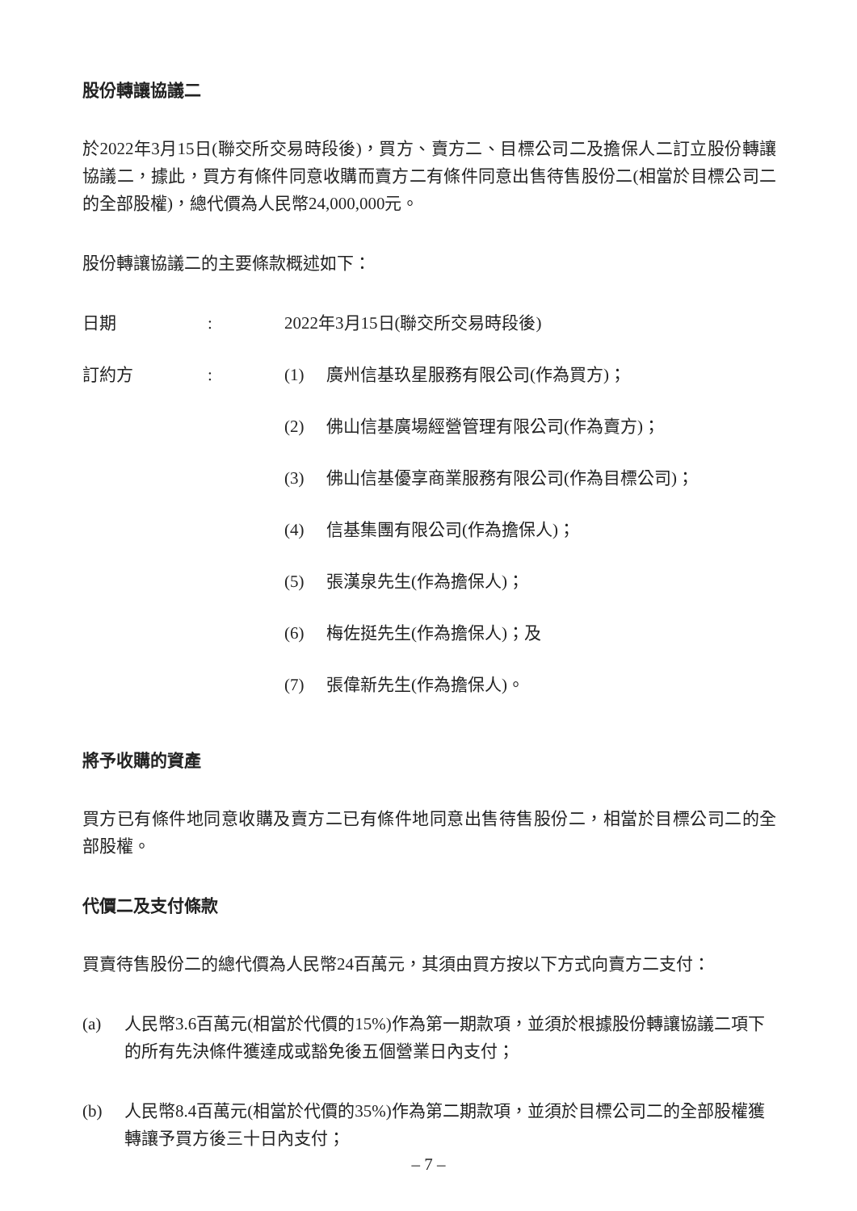股份轉讓協議二
於2022年3月15日(聯交所交易時段後)，買方、賣方二、目標公司二及擔保人二訂立股份轉讓協議二，據此，買方有條件同意收購而賣方二有條件同意出售待售股份二(相當於目標公司二的全部股權)，總代價為人民幣24,000,000元。
股份轉讓協議二的主要條款概述如下：
| 日期 | : | 2022年3月15日(聯交所交易時段後) | |
| 訂約方 | : | (1) | 廣州信基玖星服務有限公司(作為買方)； |
| | | (2) | 佛山信基廣場經營管理有限公司(作為賣方)； |
| | | (3) | 佛山信基優享商業服務有限公司(作為目標公司)； |
| | | (4) | 信基集團有限公司(作為擔保人)； |
| | | (5) | 張漢泉先生(作為擔保人)； |
| | | (6) | 梅佐挺先生(作為擔保人)；及 |
| | | (7) | 張偉新先生(作為擔保人)。 |
將予收購的資產
買方已有條件地同意收購及賣方二已有條件地同意出售待售股份二，相當於目標公司二的全部股權。
代價二及支付條款
買賣待售股份二的總代價為人民幣24百萬元，其須由買方按以下方式向賣方二支付：
(a) 人民幣3.6百萬元(相當於代價的15%)作為第一期款項，並須於根據股份轉讓協議二項下的所有先決條件獲達成或豁免後五個營業日內支付；
(b) 人民幣8.4百萬元(相當於代價的35%)作為第二期款項，並須於目標公司二的全部股權獲轉讓予買方後三十日內支付；
– 7 –